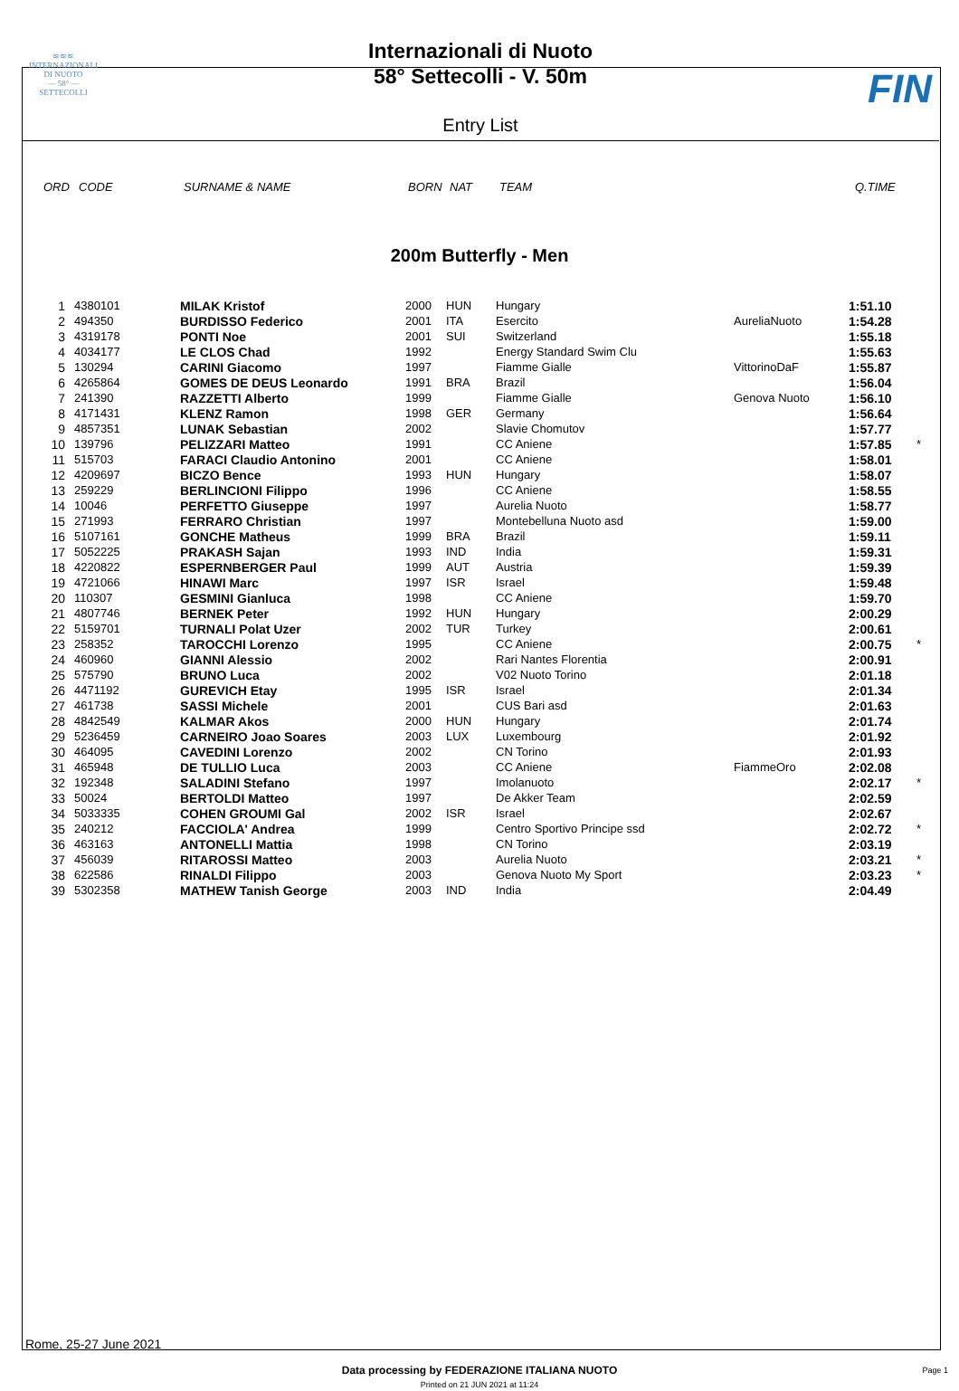≋≋≋
INTERNAZIONALI
DI NUOTO
— 58° —
SETTECOLLI
Internazionali di Nuoto
58° Settecolli - V. 50m
Entry List
FIN
ORD CODE SURNAME & NAME BORN NAT TEAM Q.TIME
200m Butterfly - Men
| 1 | 4380101 | MILAK Kristof | 2000 | HUN | Hungary | | 1:51.10 | |
| 2 | 494350 | BURDISSO Federico | 2001 | ITA | Esercito | AureliaNuoto | 1:54.28 | |
| 3 | 4319178 | PONTI Noe | 2001 | SUI | Switzerland | | 1:55.18 | |
| 4 | 4034177 | LE CLOS Chad | 1992 | | Energy Standard Swim Clu | | 1:55.63 | |
| 5 | 130294 | CARINI Giacomo | 1997 | | Fiamme Gialle | VittorinoDaF | 1:55.87 | |
| 6 | 4265864 | GOMES DE DEUS Leonardo | 1991 | BRA | Brazil | | 1:56.04 | |
| 7 | 241390 | RAZZETTI Alberto | 1999 | | Fiamme Gialle | Genova Nuoto | 1:56.10 | |
| 8 | 4171431 | KLENZ Ramon | 1998 | GER | Germany | | 1:56.64 | |
| 9 | 4857351 | LUNAK Sebastian | 2002 | | Slavie Chomutov | | 1:57.77 | |
| 10 | 139796 | PELIZZARI Matteo | 1991 | | CC Aniene | | 1:57.85 | * |
| 11 | 515703 | FARACI Claudio Antonino | 2001 | | CC Aniene | | 1:58.01 | |
| 12 | 4209697 | BICZO Bence | 1993 | HUN | Hungary | | 1:58.07 | |
| 13 | 259229 | BERLINCIONI Filippo | 1996 | | CC Aniene | | 1:58.55 | |
| 14 | 10046 | PERFETTO Giuseppe | 1997 | | Aurelia Nuoto | | 1:58.77 | |
| 15 | 271993 | FERRARO Christian | 1997 | | Montebelluna Nuoto asd | | 1:59.00 | |
| 16 | 5107161 | GONCHE Matheus | 1999 | BRA | Brazil | | 1:59.11 | |
| 17 | 5052225 | PRAKASH Sajan | 1993 | IND | India | | 1:59.31 | |
| 18 | 4220822 | ESPERNBERGER Paul | 1999 | AUT | Austria | | 1:59.39 | |
| 19 | 4721066 | HINAWI Marc | 1997 | ISR | Israel | | 1:59.48 | |
| 20 | 110307 | GESMINI Gianluca | 1998 | | CC Aniene | | 1:59.70 | |
| 21 | 4807746 | BERNEK Peter | 1992 | HUN | Hungary | | 2:00.29 | |
| 22 | 5159701 | TURNALI Polat Uzer | 2002 | TUR | Turkey | | 2:00.61 | |
| 23 | 258352 | TAROCCHI Lorenzo | 1995 | | CC Aniene | | 2:00.75 | * |
| 24 | 460960 | GIANNI Alessio | 2002 | | Rari Nantes Florentia | | 2:00.91 | |
| 25 | 575790 | BRUNO Luca | 2002 | | V02 Nuoto Torino | | 2:01.18 | |
| 26 | 4471192 | GUREVICH Etay | 1995 | ISR | Israel | | 2:01.34 | |
| 27 | 461738 | SASSI Michele | 2001 | | CUS Bari asd | | 2:01.63 | |
| 28 | 4842549 | KALMAR Akos | 2000 | HUN | Hungary | | 2:01.74 | |
| 29 | 5236459 | CARNEIRO Joao Soares | 2003 | LUX | Luxembourg | | 2:01.92 | |
| 30 | 464095 | CAVEDINI Lorenzo | 2002 | | CN Torino | | 2:01.93 | |
| 31 | 465948 | DE TULLIO Luca | 2003 | | CC Aniene | FiammeOro | 2:02.08 | |
| 32 | 192348 | SALADINI Stefano | 1997 | | Imolanuoto | | 2:02.17 | * |
| 33 | 50024 | BERTOLDI Matteo | 1997 | | De Akker Team | | 2:02.59 | |
| 34 | 5033335 | COHEN GROUMI Gal | 2002 | ISR | Israel | | 2:02.67 | |
| 35 | 240212 | FACCIOLA' Andrea | 1999 | | Centro Sportivo Principe ssd | | 2:02.72 | * |
| 36 | 463163 | ANTONELLI Mattia | 1998 | | CN Torino | | 2:03.19 | |
| 37 | 456039 | RITAROSSI Matteo | 2003 | | Aurelia Nuoto | | 2:03.21 | * |
| 38 | 622586 | RINALDI Filippo | 2003 | | Genova Nuoto My Sport | | 2:03.23 | * |
| 39 | 5302358 | MATHEW Tanish George | 2003 | IND | India | | 2:04.49 | |
Rome, 25-27 June 2021
Data processing by FEDERAZIONE ITALIANA NUOTO Page 1
Printed on 21 JUN 2021 at 11:24